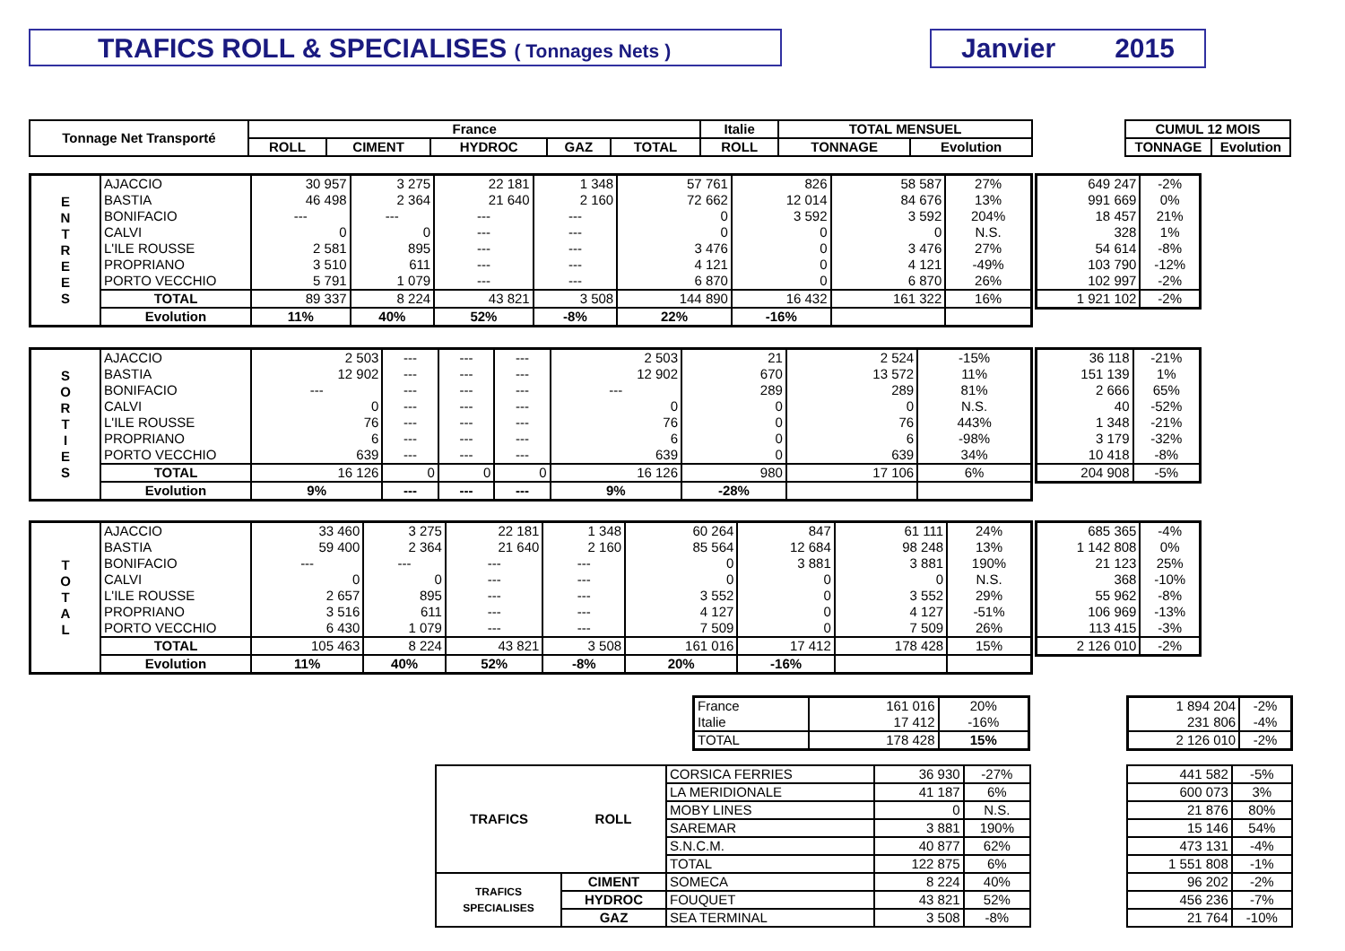TRAFICS ROLL & SPECIALISES ( Tonnages Nets )
Janvier 2015
| Tonnage Net Transporté | France | | | | | Italie | TOTAL MENSUEL | |
| --- | --- | --- | --- | --- | --- | --- | --- | --- |
| | ROLL | CIMENT | HYDROC | GAZ | TOTAL | ROLL | TONNAGE | Evolution |
| CUMUL 12 MOIS | |
| --- | --- |
| TONNAGE | Evolution |
| E N T R E E S | AJACCIO | 30 957 | 3 275 | 22 181 | 1 348 | 57 761 | 826 | 58 587 | 27% |
| | BASTIA | 46 498 | 2 364 | 21 640 | 2 160 | 72 662 | 12 014 | 84 676 | 13% |
| | BONIFACIO | --- | --- | --- | --- | 0 | 3 592 | 3 592 | 204% |
| | CALVI | 0 | 0 | --- | --- | 0 | 0 | 0 | N.S. |
| | L'ILE ROUSSE | 2 581 | 895 | --- | --- | 3 476 | 0 | 3 476 | 27% |
| | PROPRIANO | 3 510 | 611 | --- | --- | 4 121 | 0 | 4 121 | -49% |
| | PORTO VECCHIO | 5 791 | 1 079 | --- | --- | 6 870 | 0 | 6 870 | 26% |
| | TOTAL | 89 337 | 8 224 | 43 821 | 3 508 | 144 890 | 16 432 | 161 322 | 16% |
| | Evolution | 11% | 40% | 52% | -8% | 22% | -16% | | |
| 649 247 | -2% |
| 991 669 | 0% |
| 18 457 | 21% |
| 328 | 1% |
| 54 614 | -8% |
| 103 790 | -12% |
| 102 997 | -2% |
| 1 921 102 | -2% |
| S O R T I E S | AJACCIO | 2 503 | --- | --- | --- | 2 503 | 21 | 2 524 | -15% |
| | BASTIA | 12 902 | --- | --- | --- | 12 902 | 670 | 13 572 | 11% |
| | BONIFACIO | --- | --- | --- | --- | --- | 289 | 289 | 81% |
| | CALVI | 0 | --- | --- | --- | 0 | 0 | 0 | N.S. |
| | L'ILE ROUSSE | 76 | --- | --- | --- | 76 | 0 | 76 | 443% |
| | PROPRIANO | 6 | --- | --- | --- | 6 | 0 | 6 | -98% |
| | PORTO VECCHIO | 639 | --- | --- | --- | 639 | 0 | 639 | 34% |
| | TOTAL | 16 126 | 0 | 0 | 0 | 16 126 | 980 | 17 106 | 6% |
| | Evolution | 9% | --- | --- | --- | 9% | -28% | | |
| 36 118 | -21% |
| 151 139 | 1% |
| 2 666 | 65% |
| 40 | -52% |
| 1 348 | -21% |
| 3 179 | -32% |
| 10 418 | -8% |
| 204 908 | -5% |
| T O T A L | AJACCIO | 33 460 | 3 275 | 22 181 | 1 348 | 60 264 | 847 | 61 111 | 24% |
| | BASTIA | 59 400 | 2 364 | 21 640 | 2 160 | 85 564 | 12 684 | 98 248 | 13% |
| | BONIFACIO | --- | --- | --- | --- | 0 | 3 881 | 3 881 | 190% |
| | CALVI | 0 | 0 | --- | --- | 0 | 0 | 0 | N.S. |
| | L'ILE ROUSSE | 2 657 | 895 | --- | --- | 3 552 | 0 | 3 552 | 29% |
| | PROPRIANO | 3 516 | 611 | --- | --- | 4 127 | 0 | 4 127 | -51% |
| | PORTO VECCHIO | 6 430 | 1 079 | --- | --- | 7 509 | 0 | 7 509 | 26% |
| | TOTAL | 105 463 | 8 224 | 43 821 | 3 508 | 161 016 | 17 412 | 178 428 | 15% |
| | Evolution | 11% | 40% | 52% | -8% | 20% | -16% | | |
| 685 365 | -4% |
| 1 142 808 | 0% |
| 21 123 | 25% |
| 368 | -10% |
| 55 962 | -8% |
| 106 969 | -13% |
| 113 415 | -3% |
| 2 126 010 | -2% |
| France | 161 016 | 20% |
| Italie | 17 412 | -16% |
| TOTAL | 178 428 | 15% |
| 1 894 204 | -2% |
| 231 806 | -4% |
| 2 126 010 | -2% |
| TRAFICS | ROLL | CORSICA FERRIES | 36 930 | -27% |
| | | LA MERIDIONALE | 41 187 | 6% |
| | | MOBY LINES | 0 | N.S. |
| | | SAREMAR | 3 881 | 190% |
| | | S.N.C.M. | 40 877 | 62% |
| | | TOTAL | 122 875 | 6% |
| TRAFICS SPECIALISES | CIMENT | SOMECA | 8 224 | 40% |
| | HYDROC | FOUQUET | 43 821 | 52% |
| | GAZ | SEA TERMINAL | 3 508 | -8% |
| 441 582 | -5% |
| 600 073 | 3% |
| 21 876 | 80% |
| 15 146 | 54% |
| 473 131 | -4% |
| 1 551 808 | -1% |
| 96 202 | -2% |
| 456 236 | -7% |
| 21 764 | -10% |